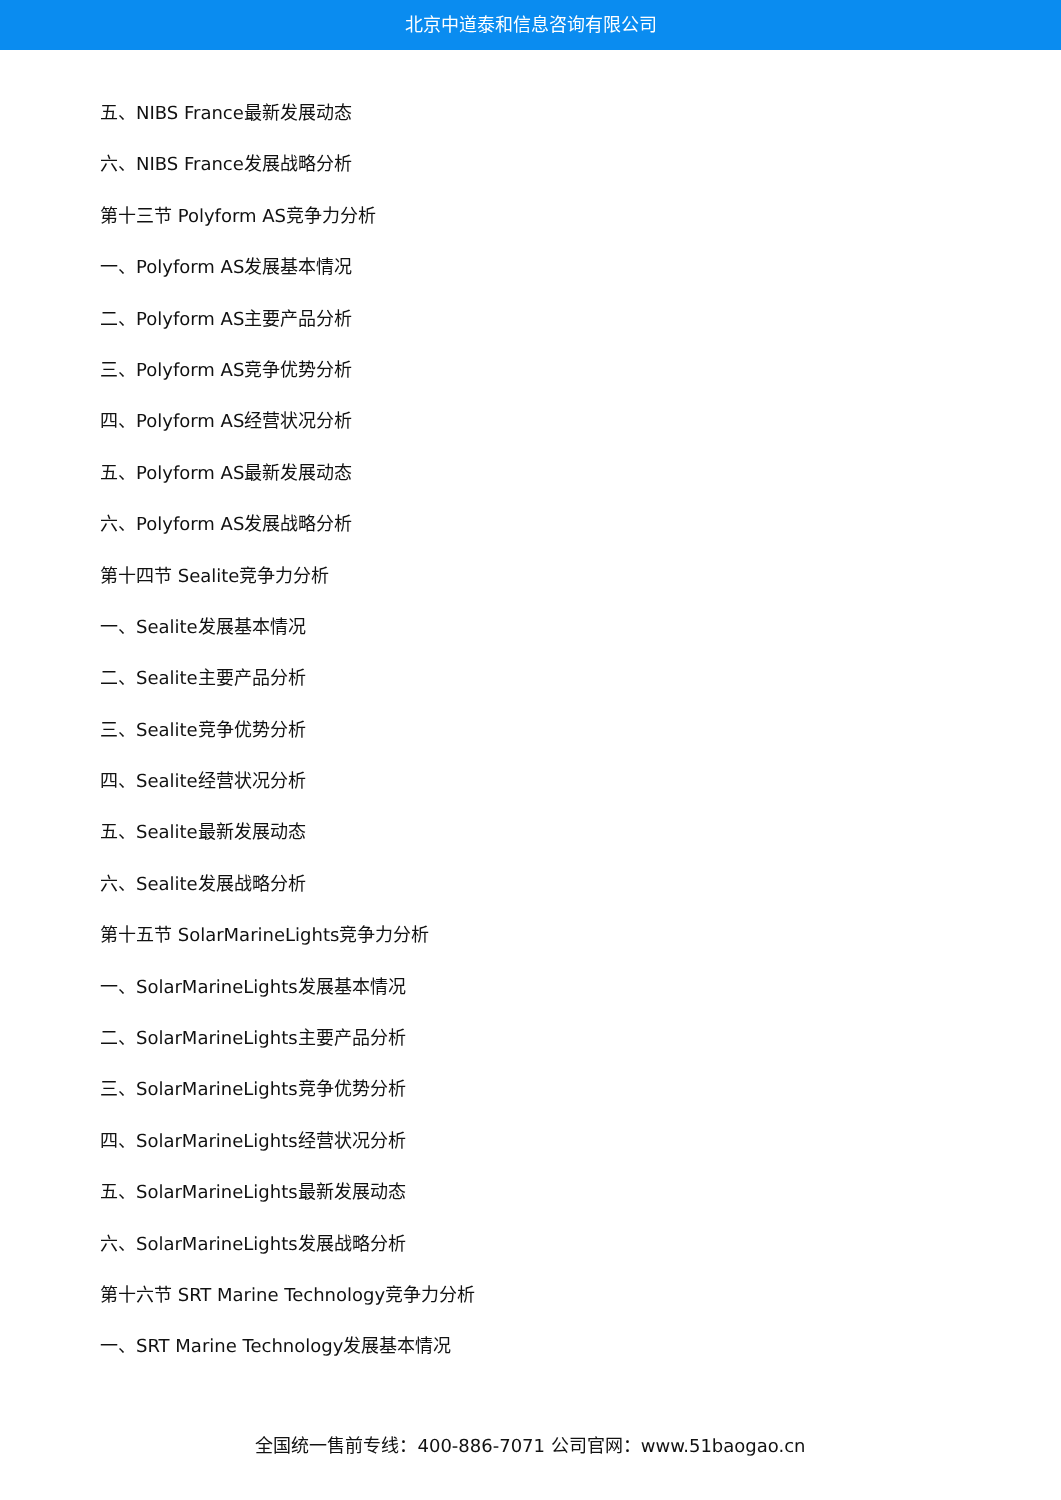北京中道泰和信息咨询有限公司
五、NIBS France最新发展动态
六、NIBS France发展战略分析
第十三节 Polyform AS竞争力分析
一、Polyform AS发展基本情况
二、Polyform AS主要产品分析
三、Polyform AS竞争优势分析
四、Polyform AS经营状况分析
五、Polyform AS最新发展动态
六、Polyform AS发展战略分析
第十四节 Sealite竞争力分析
一、Sealite发展基本情况
二、Sealite主要产品分析
三、Sealite竞争优势分析
四、Sealite经营状况分析
五、Sealite最新发展动态
六、Sealite发展战略分析
第十五节 SolarMarineLights竞争力分析
一、SolarMarineLights发展基本情况
二、SolarMarineLights主要产品分析
三、SolarMarineLights竞争优势分析
四、SolarMarineLights经营状况分析
五、SolarMarineLights最新发展动态
六、SolarMarineLights发展战略分析
第十六节 SRT Marine Technology竞争力分析
一、SRT Marine Technology发展基本情况
全国统一售前专线：400-886-7071 公司官网：www.51baogao.cn